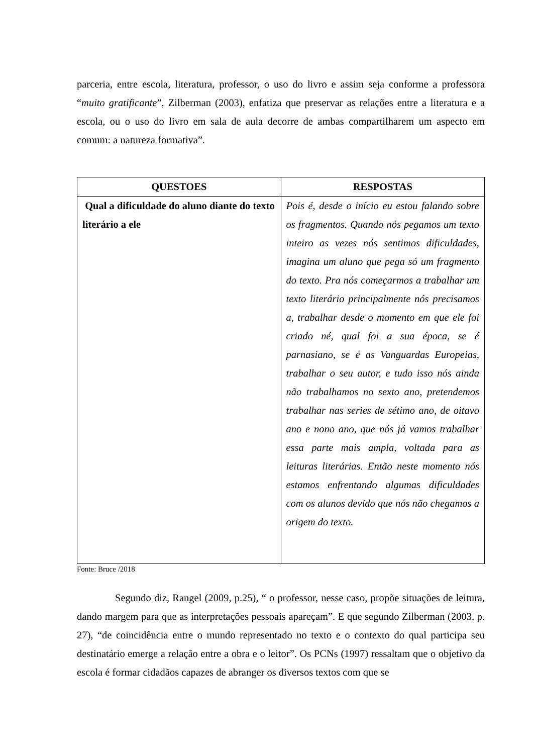parceria, entre escola, literatura, professor, o uso do livro e assim seja conforme a professora “muito gratificante”, Zilberman (2003), enfatiza que preservar as relações entre a literatura e a escola, ou o uso do livro em sala de aula decorre de ambas compartilharem um aspecto em comum: a natureza formativa”.
| QUESTOES | RESPOSTAS |
| --- | --- |
| Qual a dificuldade do aluno diante do texto literário a ele | Pois é, desde o início eu estou falando sobre os fragmentos. Quando nós pegamos um texto inteiro as vezes nós sentimos dificuldades, imagina um aluno que pega só um fragmento do texto. Pra nós começarmos a trabalhar um texto literário principalmente nós precisamos a, trabalhar desde o momento em que ele foi criado né, qual foi a sua época, se é parnasiano, se é as Vanguardas Europeias, trabalhar o seu autor, e tudo isso nós ainda não trabalhamos no sexto ano, pretendemos trabalhar nas series de sétimo ano, de oitavo ano e nono ano, que nós já vamos trabalhar essa parte mais ampla, voltada para as leituras literárias. Então neste momento nós estamos enfrentando algumas dificuldades com os alunos devido que nós não chegamos a origem do texto. |
Fonte: Bruce /2018
Segundo diz, Rangel (2009, p.25), “ o professor, nesse caso, propõe situações de leitura, dando margem para que as interpretações pessoais apareçam”. E que segundo Zilberman (2003, p. 27), “de coincidência entre o mundo representado no texto e o contexto do qual participa seu destinatário emerge a relação entre a obra e o leitor”. Os PCNs (1997) ressaltam que o objetivo da escola é formar cidadãos capazes de abranger os diversos textos com que se